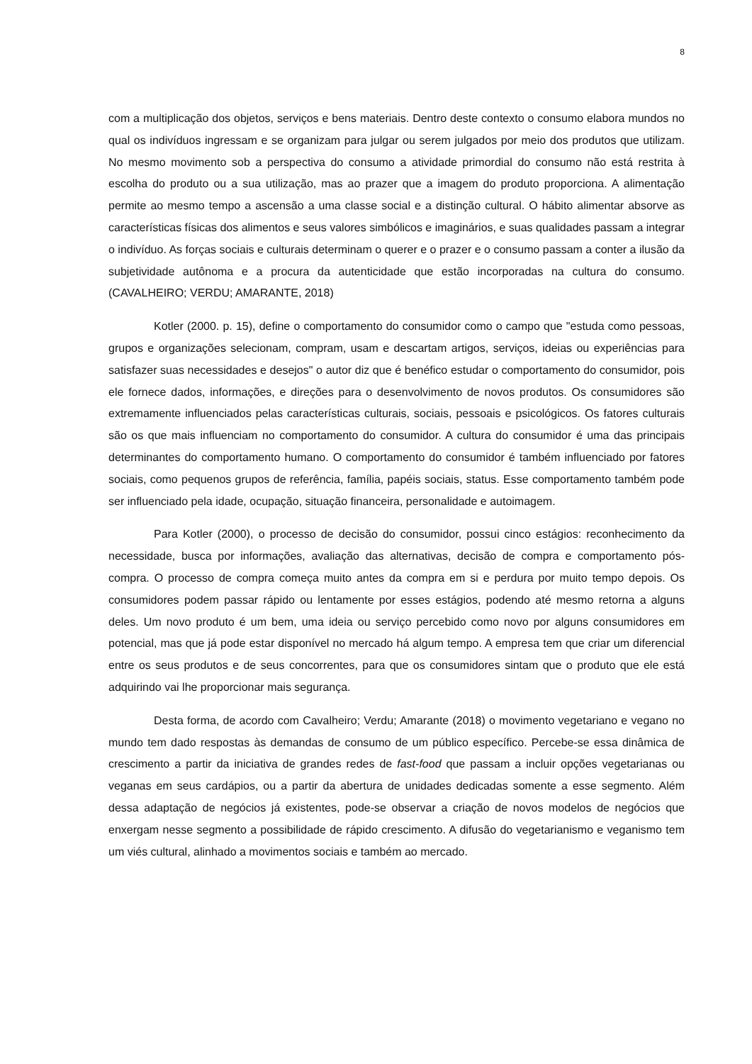8
com a multiplicação dos objetos, serviços e bens materiais. Dentro deste contexto o consumo elabora mundos no qual os indivíduos ingressam e se organizam para julgar ou serem julgados por meio dos produtos que utilizam. No mesmo movimento sob a perspectiva do consumo a atividade primordial do consumo não está restrita à escolha do produto ou a sua utilização, mas ao prazer que a imagem do produto proporciona. A alimentação permite ao mesmo tempo a ascensão a uma classe social e a distinção cultural. O hábito alimentar absorve as características físicas dos alimentos e seus valores simbólicos e imaginários, e suas qualidades passam a integrar o indivíduo. As forças sociais e culturais determinam o querer e o prazer e o consumo passam a conter a ilusão da subjetividade autônoma e a procura da autenticidade que estão incorporadas na cultura do consumo. (CAVALHEIRO; VERDU; AMARANTE, 2018)
Kotler (2000. p. 15), define o comportamento do consumidor como o campo que "estuda como pessoas, grupos e organizações selecionam, compram, usam e descartam artigos, serviços, ideias ou experiências para satisfazer suas necessidades e desejos" o autor diz que é benéfico estudar o comportamento do consumidor, pois ele fornece dados, informações, e direções para o desenvolvimento de novos produtos. Os consumidores são extremamente influenciados pelas características culturais, sociais, pessoais e psicológicos. Os fatores culturais são os que mais influenciam no comportamento do consumidor. A cultura do consumidor é uma das principais determinantes do comportamento humano. O comportamento do consumidor é também influenciado por fatores sociais, como pequenos grupos de referência, família, papéis sociais, status. Esse comportamento também pode ser influenciado pela idade, ocupação, situação financeira, personalidade e autoimagem.
Para Kotler (2000), o processo de decisão do consumidor, possui cinco estágios: reconhecimento da necessidade, busca por informações, avaliação das alternativas, decisão de compra e comportamento pós-compra. O processo de compra começa muito antes da compra em si e perdura por muito tempo depois. Os consumidores podem passar rápido ou lentamente por esses estágios, podendo até mesmo retorna a alguns deles. Um novo produto é um bem, uma ideia ou serviço percebido como novo por alguns consumidores em potencial, mas que já pode estar disponível no mercado há algum tempo. A empresa tem que criar um diferencial entre os seus produtos e de seus concorrentes, para que os consumidores sintam que o produto que ele está adquirindo vai lhe proporcionar mais segurança.
Desta forma, de acordo com Cavalheiro; Verdu; Amarante (2018) o movimento vegetariano e vegano no mundo tem dado respostas às demandas de consumo de um público específico. Percebe-se essa dinâmica de crescimento a partir da iniciativa de grandes redes de fast-food que passam a incluir opções vegetarianas ou veganas em seus cardápios, ou a partir da abertura de unidades dedicadas somente a esse segmento. Além dessa adaptação de negócios já existentes, pode-se observar a criação de novos modelos de negócios que enxergam nesse segmento a possibilidade de rápido crescimento. A difusão do vegetarianismo e veganismo tem um viés cultural, alinhado a movimentos sociais e também ao mercado.